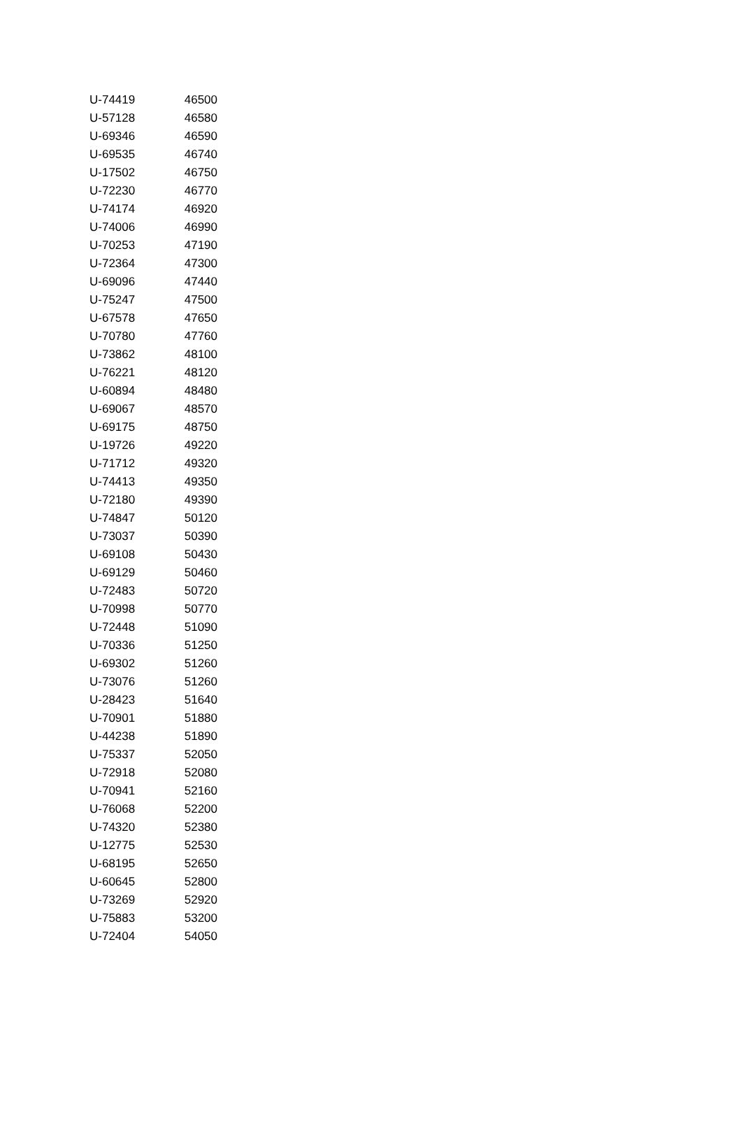| U-74419 | 46500 |
| U-57128 | 46580 |
| U-69346 | 46590 |
| U-69535 | 46740 |
| U-17502 | 46750 |
| U-72230 | 46770 |
| U-74174 | 46920 |
| U-74006 | 46990 |
| U-70253 | 47190 |
| U-72364 | 47300 |
| U-69096 | 47440 |
| U-75247 | 47500 |
| U-67578 | 47650 |
| U-70780 | 47760 |
| U-73862 | 48100 |
| U-76221 | 48120 |
| U-60894 | 48480 |
| U-69067 | 48570 |
| U-69175 | 48750 |
| U-19726 | 49220 |
| U-71712 | 49320 |
| U-74413 | 49350 |
| U-72180 | 49390 |
| U-74847 | 50120 |
| U-73037 | 50390 |
| U-69108 | 50430 |
| U-69129 | 50460 |
| U-72483 | 50720 |
| U-70998 | 50770 |
| U-72448 | 51090 |
| U-70336 | 51250 |
| U-69302 | 51260 |
| U-73076 | 51260 |
| U-28423 | 51640 |
| U-70901 | 51880 |
| U-44238 | 51890 |
| U-75337 | 52050 |
| U-72918 | 52080 |
| U-70941 | 52160 |
| U-76068 | 52200 |
| U-74320 | 52380 |
| U-12775 | 52530 |
| U-68195 | 52650 |
| U-60645 | 52800 |
| U-73269 | 52920 |
| U-75883 | 53200 |
| U-72404 | 54050 |